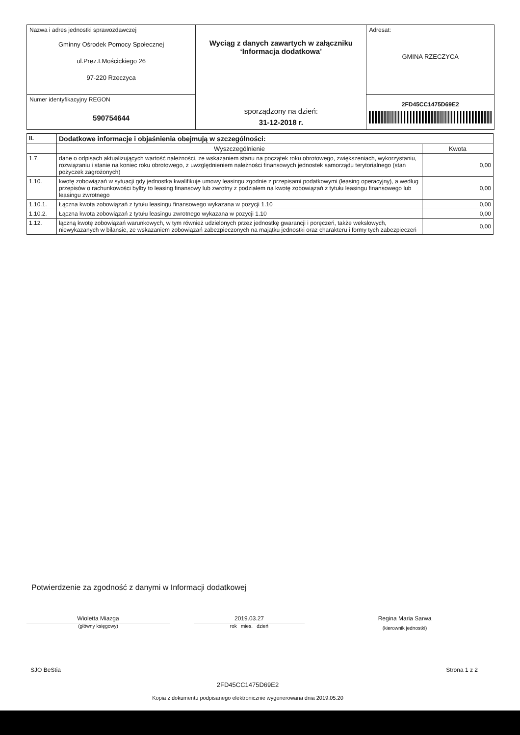| Nazwa i adres jednostki sprawozdawczej Gminny Ośrodek Pomocy Społecznej ul.Prez.I.Mościckiego 26 97-220 Rzeczyca | Wyciąg z danych zawartych w załączniku ‘Informacja dodatkowa’ sporządzony na dzień: 31-12-2018 r. | Adresat: GMINA RZECZYCA |
| Numer identyfikacyjny REGON 590754644 | | 2FD45CC1475D69E2 |
| II. | Dodatkowe informacje i objaśnienia obejmują w szczególności: | |
| --- | --- | --- |
| | Wyszczególnienie | Kwota |
| 1.7. | dane o odpisach aktualizujących wartość należności, ze wskazaniem stanu na początek roku obrotowego, zwiększeniach, wykorzystaniu, rozwiązaniu i stanie na koniec roku obrotowego, z uwzględnieniem należności finansowych jednostek samorządu terytorialnego (stan pożyczek zagrożonych) | 0,00 |
| 1.10. | kwotę zobowiązań w sytuacji gdy jednostka kwalifikuje umowy leasingu zgodnie z przepisami podatkowymi (leasing operacyjny), a według przepisów o rachunkowości byłby to leasing finansowy lub zwrotny z podziałem na kwotę zobowiązań z tytułu leasingu finansowego lub leasingu zwrotnego | 0,00 |
| 1.10.1. | Łączna kwota zobowiązań z tytułu leasingu finansowego wykazana w pozycji 1.10 | 0,00 |
| 1.10.2. | Łączna kwota zobowiązań z tytułu leasingu zwrotnego wykazana w pozycji 1.10 | 0,00 |
| 1.12. | łączną kwotę zobowiązań warunkowych, w tym również udzielonych przez jednostkę gwarancji i poręczeń, także wekslowych, niewykazanych w bilansie, ze wskazaniem zobowiązań zabezpieczonych na majątku jednostki oraz charakteru i formy tych zabezpieczeń | 0,00 |
Potwierdzenie za zgodność z danymi w Informacji dodatkowej
Wioletta Miazga
(główny księgowy)
2019.03.27
rok mies. dzień
Regina Maria Sarwa
(kierownik jednostki)
SJO BeStia Strona 1 z 2
2FD45CC1475D69E2
Kopia z dokumentu podpisanego elektronicznie wygenerowana dnia 2019.05.20